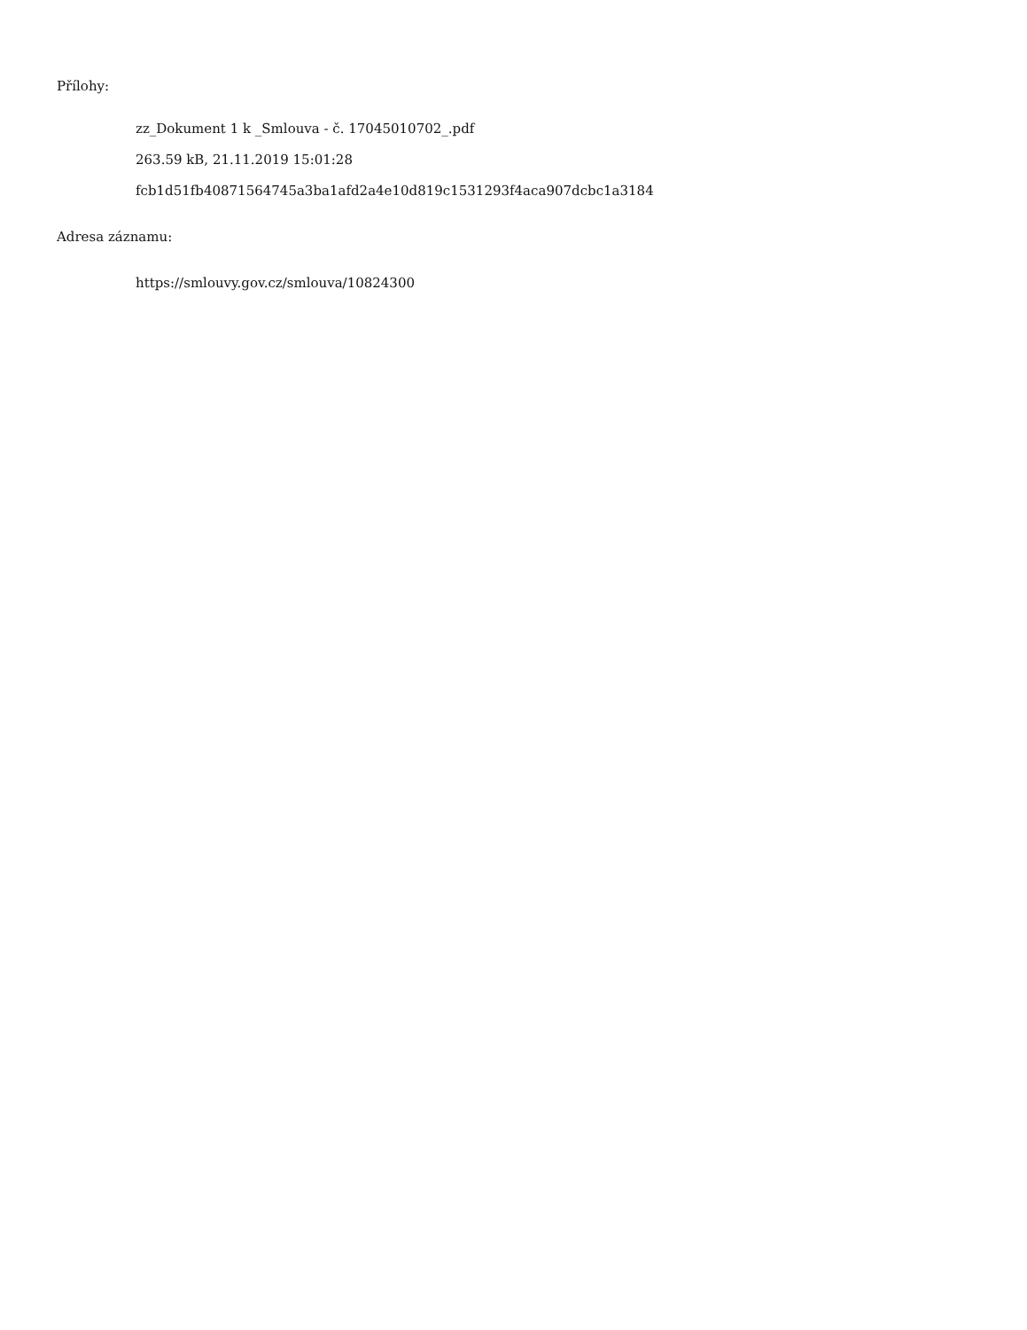Přílohy:
zz_Dokument 1 k _Smlouva - č. 17045010702_.pdf
263.59 kB, 21.11.2019 15:01:28
fcb1d51fb40871564745a3ba1afd2a4e10d819c1531293f4aca907dcbc1a3184
Adresa záznamu:
https://smlouvy.gov.cz/smlouva/10824300